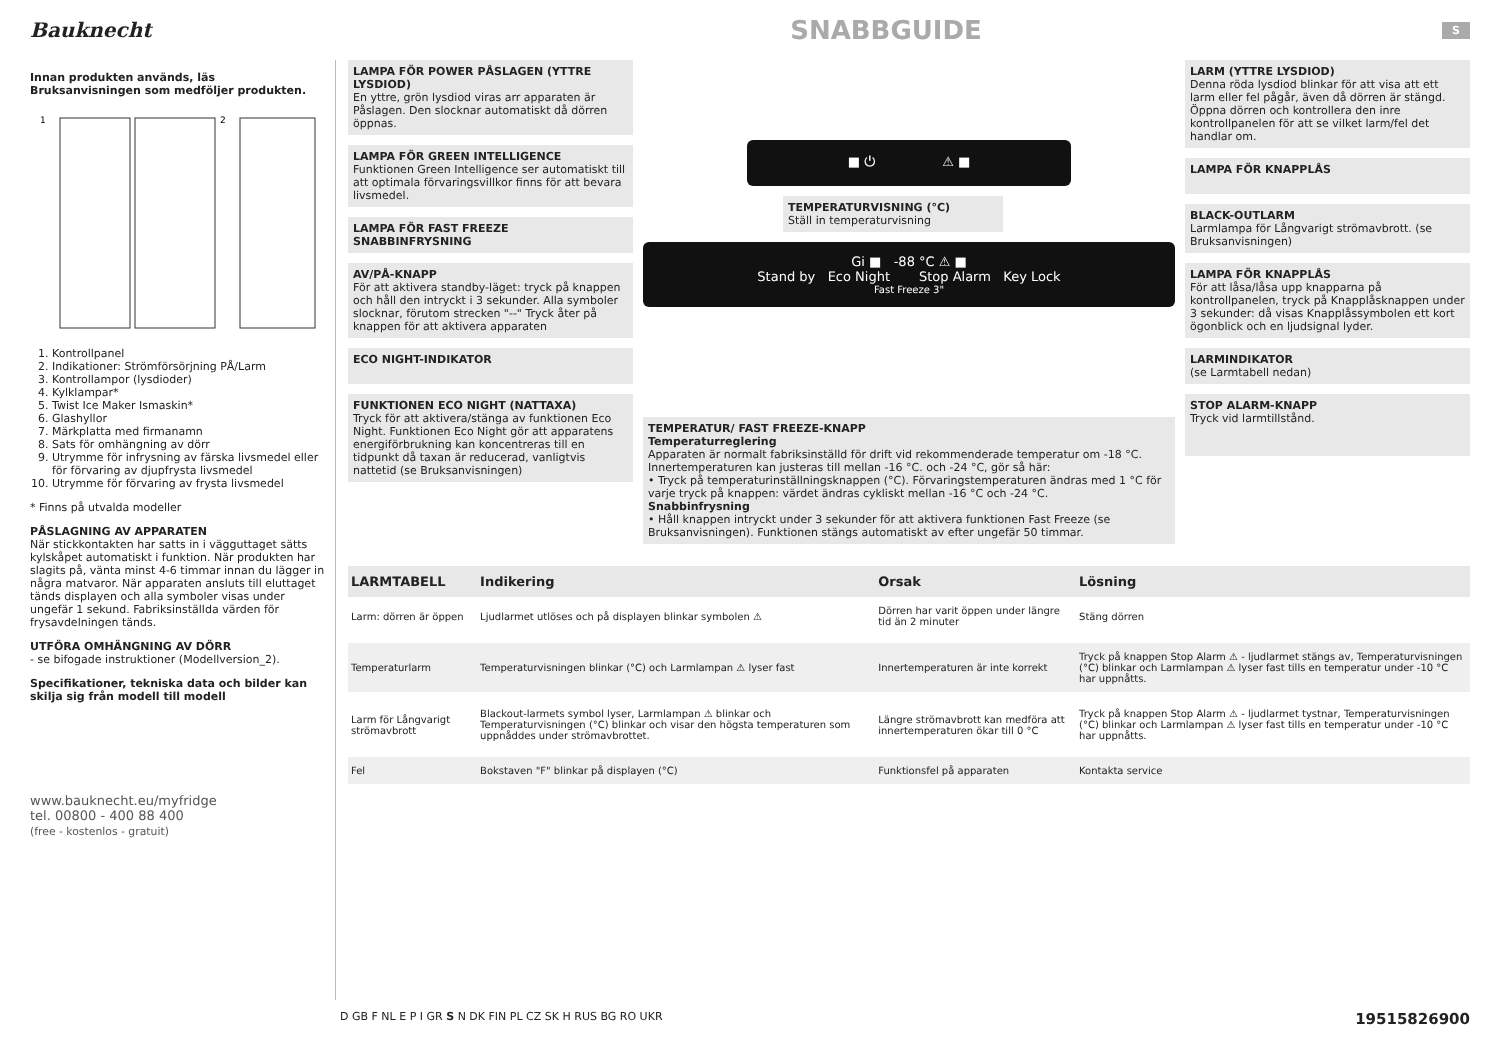Bauknecht
SNABBGUIDE
S
Innan produkten används, läs Bruksanvisningen som medföljer produkten.
1
2
1. Kontrollpanel
2. Indikationer: Strömförsörjning PÅ/Larm
3. Kontrollampor (lysdioder)
4. Kylklampar*
5. Twist Ice Maker Ismaskin*
6. Glashyllor
7. Märkplatta med firmanamn
8. Sats för omhängning av dörr
9. Utrymme för infrysning av färska livsmedel eller för förvaring av djupfrysta livsmedel
10. Utrymme för förvaring av frysta livsmedel
* Finns på utvalda modeller
PÅSLAGNING AV APPARATEN
När stickkontakten har satts in i vägguttaget sätts kylskåpet automatiskt i funktion. När produkten har slagits på, vänta minst 4-6 timmar innan du lägger in några matvaror. När apparaten ansluts till eluttaget tänds displayen och alla symboler visas under ungefär 1 sekund. Fabriksinställda värden för frysavdelningen tänds.
UTFÖRA OMHÄNGNING AV DÖRR
- se bifogade instruktioner (Modellversion_2).
Specifikationer, tekniska data och bilder kan skilja sig från modell till modell
www.bauknecht.eu/myfridge
tel. 00800 - 400 88 400
(free - kostenlos - gratuit)
LAMPA FÖR POWER PÅSLAGEN (YTTRE LYSDIOD)
En yttre, grön lysdiod viras arr apparaten är Påslagen. Den slocknar automatiskt då dörren öppnas.
LAMPA FÖR GREEN INTELLIGENCE
Funktionen Green Intelligence ser automatiskt till att optimala förvaringsvillkor finns för att bevara livsmedel.
LAMPA FÖR FAST FREEZE SNABBINFRYSNING
AV/PÅ-KNAPP
För att aktivera standby-läget: tryck på knappen och håll den intryckt i 3 sekunder. Alla symboler slocknar, förutom strecken "--" Tryck åter på knappen för att aktivera apparaten
ECO NIGHT-INDIKATOR
FUNKTIONEN ECO NIGHT (NATTAXA)
Tryck för att aktivera/stänga av funktionen Eco Night. Funktionen Eco Night gör att apparatens energiförbrukning kan koncentreras till en tidpunkt då taxan är reducerad, vanligtvis nattetid (se Bruksanvisningen)
■ ⏻ ⚠ ■
TEMPERATURVISNING (°C)
Ställ in temperaturvisning
Gi ■ -88 °C ⚠ ■
Stand by Eco Night Stop Alarm Key Lock
Fast Freeze 3"
TEMPERATUR/ FAST FREEZE-KNAPP
Temperaturreglering
Apparaten är normalt fabriksinställd för drift vid rekommenderade temperatur om -18 °C. Innertemperaturen kan justeras till mellan -16 °C. och -24 °C, gör så här:
• Tryck på temperaturinställningsknappen (°C). Förvaringstemperaturen ändras med 1 °C för varje tryck på knappen: värdet ändras cykliskt mellan -16 °C och -24 °C.
Snabbinfrysning
• Håll knappen intryckt under 3 sekunder för att aktivera funktionen Fast Freeze (se Bruksanvisningen). Funktionen stängs automatiskt av efter ungefär 50 timmar.
LARM (YTTRE LYSDIOD)
Denna röda lysdiod blinkar för att visa att ett larm eller fel pågår, även då dörren är stängd. Öppna dörren och kontrollera den inre kontrollpanelen för att se vilket larm/fel det handlar om.
LAMPA FÖR KNAPPLÅS
BLACK-OUTLARM
Larmlampa för Långvarigt strömavbrott. (se Bruksanvisningen)
LAMPA FÖR KNAPPLÅS
För att låsa/låsa upp knapparna på kontrollpanelen, tryck på Knapplåsknappen under 3 sekunder: då visas Knapplåssymbolen ett kort ögonblick och en ljudsignal lyder.
LARMINDIKATOR
(se Larmtabell nedan)
STOP ALARM-KNAPP
Tryck vid larmtillstånd.
| LARMTABELL | Indikering | Orsak | Lösning |
| --- | --- | --- | --- |
| Larm: dörren är öppen | Ljudlarmet utlöses och på displayen blinkar symbolen ⚠ | Dörren har varit öppen under längre tid än 2 minuter | Stäng dörren |
| Temperaturlarm | Temperaturvisningen blinkar (°C) och Larmlampan ⚠ lyser fast | Innertemperaturen är inte korrekt | Tryck på knappen Stop Alarm ⚠ - ljudlarmet stängs av, Temperaturvisningen (°C) blinkar och Larmlampan ⚠ lyser fast tills en temperatur under -10 °C har uppnåtts. |
| Larm för Långvarigt strömavbrott | Blackout-larmets symbol lyser, Larmlampan ⚠ blinkar och Temperaturvisningen (°C) blinkar och visar den högsta temperaturen som uppnåddes under strömavbrottet. | Längre strömavbrott kan medföra att innertemperaturen ökar till 0 °C | Tryck på knappen Stop Alarm ⚠ - ljudlarmet tystnar, Temperaturvisningen (°C) blinkar och Larmlampan ⚠ lyser fast tills en temperatur under -10 °C har uppnåtts. |
| Fel | Bokstaven "F" blinkar på displayen (°C) | Funktionsfel på apparaten | Kontakta service |
D GB F NL E P I GR S N DK FIN PL CZ SK H RUS BG RO UKR 19515826900